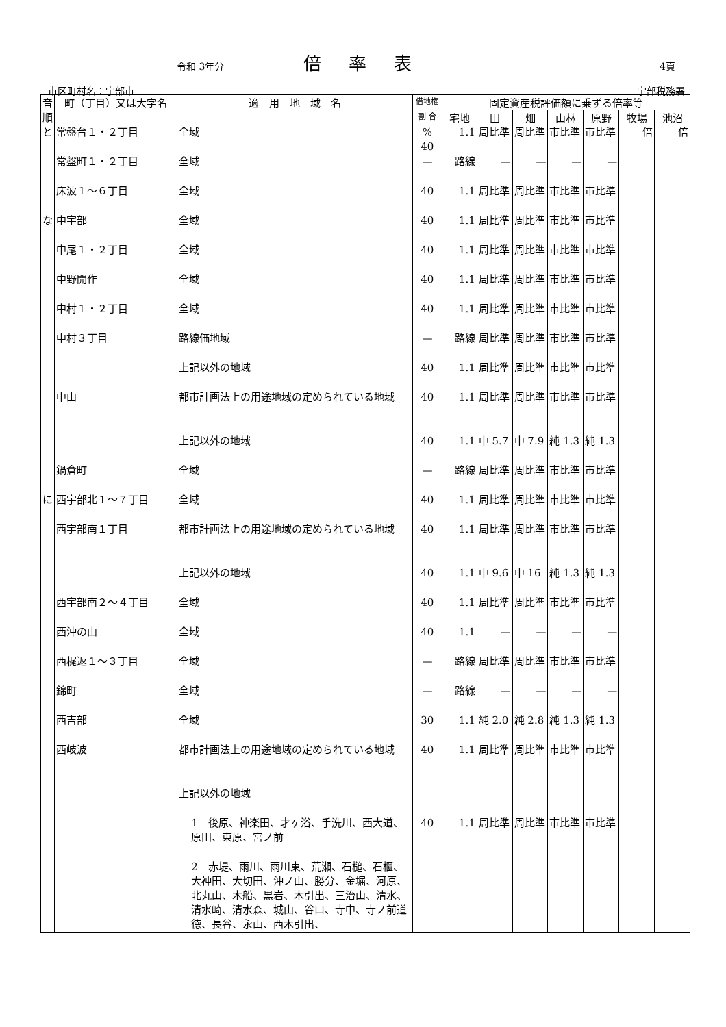令和 3年分 倍率表 4頁
市区町村名：宇部市 宇部税務署
| 音順 | 町（丁目）又は大字名 | 適 用 地 域 名 | 借地権 | 固定資産税評価額に乗ずる倍率等 | | | | | | |
| --- | --- | --- | --- | --- | --- | --- | --- | --- | --- | --- |
| | | | 割 合 | 宅地 | 田 | 畑 | 山林 | 原野 | 牧場 | 池沼 |
| と | 常盤台１・２丁目 | 全域 | % 40 | 1.1 | 周比準 | 周比準 | 市比準 | 市比準 | 倍 | 倍 |
| | 常盤町１・２丁目 | 全域 | — | 路線 | — | — | — | — | | |
| | 床波１～６丁目 | 全域 | 40 | 1.1 | 周比準 | 周比準 | 市比準 | 市比準 | | |
| な | 中宇部 | 全域 | 40 | 1.1 | 周比準 | 周比準 | 市比準 | 市比準 | | |
| | 中尾１・２丁目 | 全域 | 40 | 1.1 | 周比準 | 周比準 | 市比準 | 市比準 | | |
| | 中野開作 | 全域 | 40 | 1.1 | 周比準 | 周比準 | 市比準 | 市比準 | | |
| | 中村１・２丁目 | 全域 | 40 | 1.1 | 周比準 | 周比準 | 市比準 | 市比準 | | |
| | 中村３丁目 | 路線価地域 | — | 路線 | 周比準 | 周比準 | 市比準 | 市比準 | | |
| | | 上記以外の地域 | 40 | 1.1 | 周比準 | 周比準 | 市比準 | 市比準 | | |
| | 中山 | 都市計画法上の用途地域の定められている地域 | 40 | 1.1 | 周比準 | 周比準 | 市比準 | 市比準 | | |
| | | 上記以外の地域 | 40 | 1.1 | 中 5.7 | 中 7.9 | 純 1.3 | 純 1.3 | | |
| | 鍋倉町 | 全域 | — | 路線 | 周比準 | 周比準 | 市比準 | 市比準 | | |
| に | 西宇部北１～７丁目 | 全域 | 40 | 1.1 | 周比準 | 周比準 | 市比準 | 市比準 | | |
| | 西宇部南１丁目 | 都市計画法上の用途地域の定められている地域 | 40 | 1.1 | 周比準 | 周比準 | 市比準 | 市比準 | | |
| | | 上記以外の地域 | 40 | 1.1 | 中 9.6 | 中 16 | 純 1.3 | 純 1.3 | | |
| | 西宇部南２～４丁目 | 全域 | 40 | 1.1 | 周比準 | 周比準 | 市比準 | 市比準 | | |
| | 西沖の山 | 全域 | 40 | 1.1 | — | — | — | — | | |
| | 西梶返１～３丁目 | 全域 | — | 路線 | 周比準 | 周比準 | 市比準 | 市比準 | | |
| | 錦町 | 全域 | — | 路線 | — | — | — | — | | |
| | 西吉部 | 全域 | 30 | 1.1 | 純 2.0 | 純 2.8 | 純 1.3 | 純 1.3 | | |
| | 西岐波 | 都市計画法上の用途地域の定められている地域 | 40 | 1.1 | 周比準 | 周比準 | 市比準 | 市比準 | | |
| | | 上記以外の地域 | | | | | | | | |
| | | 1 後原、神楽田、才ヶ浴、手洗川、西大道、原田、東原、宮ノ前 | 40 | 1.1 | 周比準 | 周比準 | 市比準 | 市比準 | | |
| | | 2 赤堤、雨川、雨川東、荒瀬、石槌、石櫃、大神田、大切田、沖ノ山、勝分、金堀、河原、北丸山、木船、黒岩、木引出、三治山、清水、清水崎、清水森、城山、谷口、寺中、寺ノ前道徳、長谷、永山、西木引出、 | | | | | | | | |